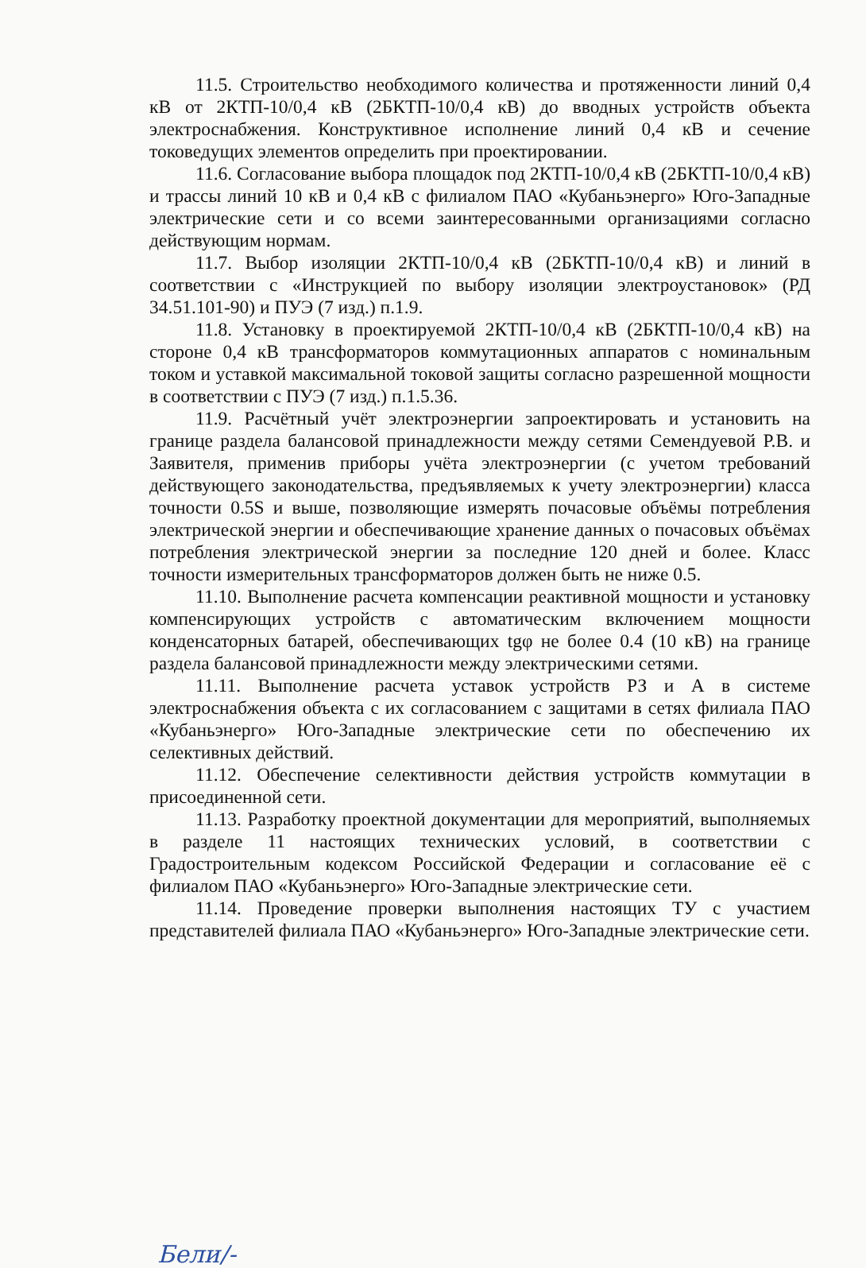11.5. Строительство необходимого количества и протяженности линий 0,4 кВ от 2КТП-10/0,4 кВ (2БКТП-10/0,4 кВ) до вводных устройств объекта электроснабжения. Конструктивное исполнение линий 0,4 кВ и сечение токоведущих элементов определить при проектировании.
11.6. Согласование выбора площадок под 2КТП-10/0,4 кВ (2БКТП-10/0,4 кВ) и трассы линий 10 кВ и 0,4 кВ с филиалом ПАО «Кубаньэнерго» Юго-Западные электрические сети и со всеми заинтересованными организациями согласно действующим нормам.
11.7. Выбор изоляции 2КТП-10/0,4 кВ (2БКТП-10/0,4 кВ) и линий в соответствии с «Инструкцией по выбору изоляции электроустановок» (РД 34.51.101-90) и ПУЭ (7 изд.) п.1.9.
11.8. Установку в проектируемой 2КТП-10/0,4 кВ (2БКТП-10/0,4 кВ) на стороне 0,4 кВ трансформаторов коммутационных аппаратов с номинальным током и уставкой максимальной токовой защиты согласно разрешенной мощности в соответствии с ПУЭ (7 изд.) п.1.5.36.
11.9. Расчётный учёт электроэнергии запроектировать и установить на границе раздела балансовой принадлежности между сетями Семендуевой Р.В. и Заявителя, применив приборы учёта электроэнергии (с учетом требований действующего законодательства, предъявляемых к учету электроэнергии) класса точности 0.5S и выше, позволяющие измерять почасовые объёмы потребления электрической энергии и обеспечивающие хранение данных о почасовых объёмах потребления электрической энергии за последние 120 дней и более. Класс точности измерительных трансформаторов должен быть не ниже 0.5.
11.10. Выполнение расчета компенсации реактивной мощности и установку компенсирующих устройств с автоматическим включением мощности конденсаторных батарей, обеспечивающих tgφ не более 0.4 (10 кВ) на границе раздела балансовой принадлежности между электрическими сетями.
11.11. Выполнение расчета уставок устройств РЗ и А в системе электроснабжения объекта с их согласованием с защитами в сетях филиала ПАО «Кубаньэнерго» Юго-Западные электрические сети по обеспечению их селективных действий.
11.12. Обеспечение селективности действия устройств коммутации в присоединенной сети.
11.13. Разработку проектной документации для мероприятий, выполняемых в разделе 11 настоящих технических условий, в соответствии с Градостроительным кодексом Российской Федерации и согласование её с филиалом ПАО «Кубаньэнерго» Юго-Западные электрические сети.
11.14. Проведение проверки выполнения настоящих ТУ с участием представителей филиала ПАО «Кубаньэнерго» Юго-Западные электрические сети.
Бели/-